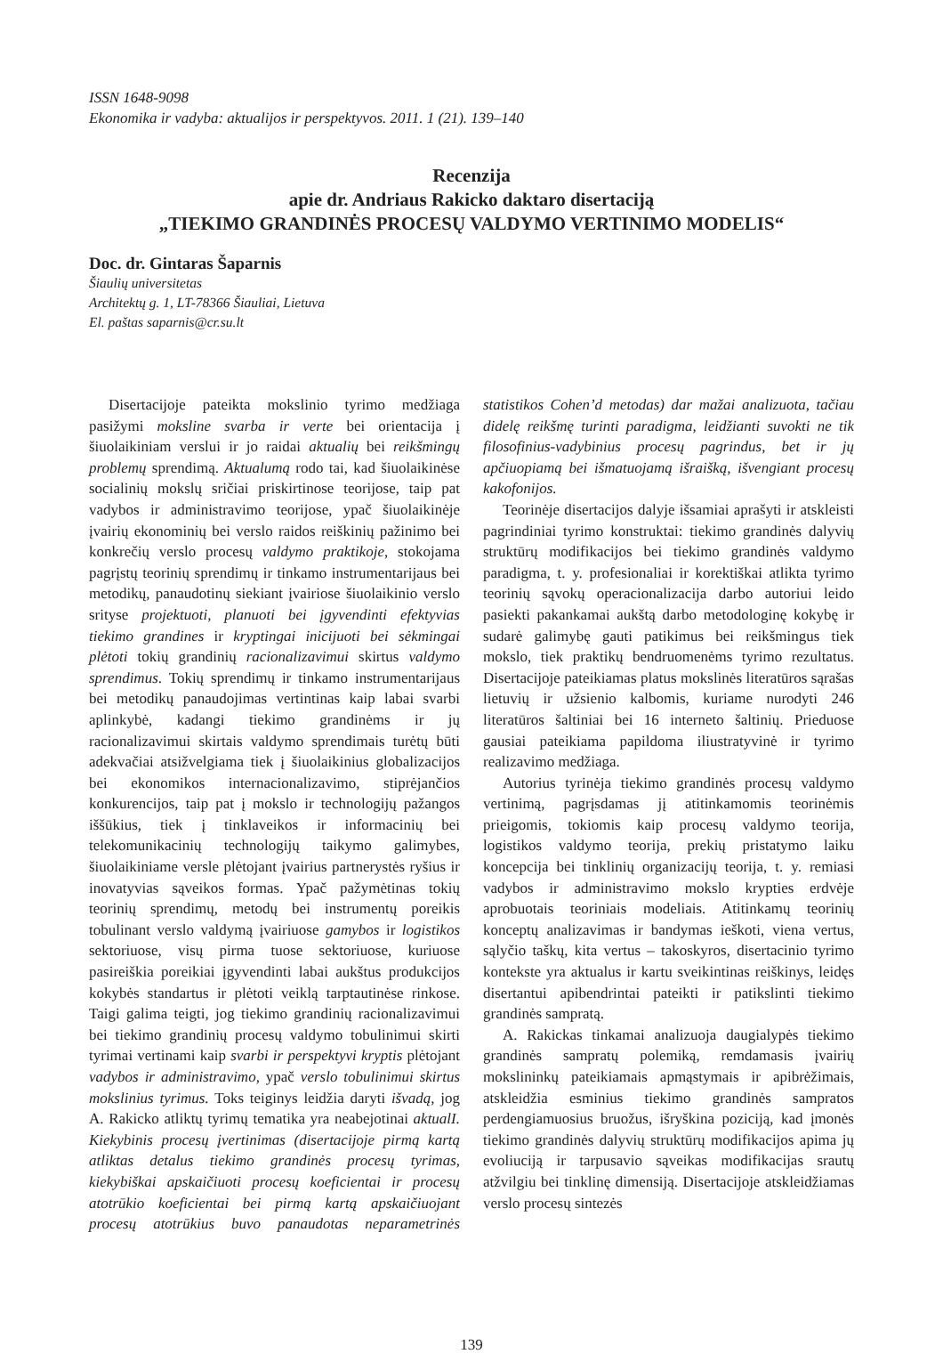ISSN 1648-9098
Ekonomika ir vadyba: aktualijos ir perspektyvos. 2011. 1 (21). 139–140
Recenzija
apie dr. Andriaus Rakicko daktaro disertaciją
„TIEKIMO GRANDINĖS PROCESŲ VALDYMO VERTINIMO MODELIS“
Doc. dr. Gintaras Šaparnis
Šiaulių universitetas
Architektų g. 1, LT-78366 Šiauliai, Lietuva
El. paštas saparnis@cr.su.lt
Disertacijoje pateikta mokslinio tyrimo medžiaga pasižymi moksline svarba ir verte bei orientacija į šiuolaikiniam verslui ir jo raidai aktualių bei reikšmingų problemų sprendimą. Aktualumą rodo tai, kad šiuolaikinėse socialinių mokslų sričiai priskirtinose teorijose, taip pat vadybos ir administravimo teorijose, ypač šiuolaikinėje įvairių ekonominių bei verslo raidos reiškinių pažinimo bei konkrečių verslo procesų valdymo praktikoje, stokojama pagrįstų teorinių sprendimų ir tinkamo instrumentarijaus bei metodikų, panaudotinų siekiant įvairiose šiuolaikinio verslo srityse projektuoti, planuoti bei įgyvendinti efektyvias tiekimo grandines ir kryptingai inicijuoti bei sėkmingai plėtoti tokių grandinių racionalizavimui skirtus valdymo sprendimus. Tokių sprendimų ir tinkamo instrumentarijaus bei metodikų panaudojimas vertintinas kaip labai svarbi aplinkybė, kadangi tiekimo grandinėms ir jų racionalizavimui skirtais valdymo sprendimais turėtų būti adekvačiai atsižvelgiama tiek į šiuolaikinius globalizacijos bei ekonomikos internacionalizavimo, stiprėjančios konkurencijos, taip pat į mokslo ir technologijų pažangos iššūkius, tiek į tinklaveikos ir informacinių bei telekomunikacinių technologijų taikymo galimybes, šiuolaikiniame versle plėtojant įvairius partnerystės ryšius ir inovatyvias sąveikos formas. Ypač pažymėtinas tokių teorinių sprendimų, metodų bei instrumentų poreikis tobulinant verslo valdymą įvairiuose gamybos ir logistikos sektoriuose, visų pirma tuose sektoriuose, kuriuose pasireiškia poreikiai įgyvendinti labai aukštus produkcijos kokybės standartus ir plėtoti veiklą tarptautinėse rinkose. Taigi galima teigti, jog tiekimo grandinių racionalizavimui bei tiekimo grandinių procesų valdymo tobulinimui skirti tyrimai vertinami kaip svarbi ir perspektyvi kryptis plėtojant vadybos ir administravimo, ypač verslo tobulinimui skirtus mokslinius tyrimus. Toks teiginys leidžia daryti išvadą, jog A. Rakicko atliktų tyrimų tematika yra neabejotinai aktualI. Kiekybinis procesų įvertinimas (disertacijoje pirmą kartą atliktas detalus tiekimo grandinės procesų tyrimas, kiekybiškai apskaičiuoti procesų koeficientai ir procesų atotrūkio koeficientai bei pirmą kartą apskaičiuojant procesų atotrūkius buvo panaudotas neparametrinės statistikos Cohen’d metodas) dar mažai analizuota, tačiau didelę reikšmę turinti paradigma, leidžianti suvokti ne tik filosofinius-vadybinius procesų pagrindus, bet ir jų apčiuopiamą bei išmatuojamą išraišką, išvengiant procesų kakofonijos.
Teorinėje disertacijos dalyje išsamiai aprašyti ir atskleisti pagrindiniai tyrimo konstruktai: tiekimo grandinės dalyvių struktūrų modifikacijos bei tiekimo grandinės valdymo paradigma, t. y. profesionaliai ir korektiškai atlikta tyrimo teorinių sąvokų operacionalizacija darbo autoriui leido pasiekti pakankamai aukštą darbo metodologinę kokybę ir sudarė galimybę gauti patikimus bei reikšmingus tiek mokslo, tiek praktikų bendruomenėms tyrimo rezultatus. Disertacijoje pateikiamas platus mokslinės literatūros sąrašas lietuvių ir užsienio kalbomis, kuriame nurodyti 246 literatūros šaltiniai bei 16 interneto šaltinių. Prieduose gausiai pateikiama papildoma iliustratyvinė ir tyrimo realizavimo medžiaga.
Autorius tyrinėja tiekimo grandinės procesų valdymo vertinimą, pagrįsdamas jį atitinkamomis teorinėmis prieigomis, tokiomis kaip procesų valdymo teorija, logistikos valdymo teorija, prekių pristatymo laiku koncepcija bei tinklinių organizacijų teorija, t. y. remiasi vadybos ir administravimo mokslo krypties erdvėje aprobuotais teoriniais modeliais. Atitinkamų teorinių konceptų analizavimas ir bandymas ieškoti, viena vertus, sąlyčio taškų, kita vertus – takoskyros, disertacinio tyrimo kontekste yra aktualus ir kartu sveikintinas reiškinys, leidęs disertantui apibendrintai pateikti ir patikslinti tiekimo grandinės sampratą.
A. Rakickas tinkamai analizuoja daugialypės tiekimo grandinės sampratų polemiką, remdamasis įvairių mokslininkų pateikiamais apmąstymais ir apibrėžimais, atskleidžia esminius tiekimo grandinės sampratos perdengiamuosius bruožus, išryškina poziciją, kad įmonės tiekimo grandinės dalyvių struktūrų modifikacijos apima jų evoliuciją ir tarpusavio sąveikas modifikacijas srautų atžvilgiu bei tinklinę dimensiją. Disertacijoje atskleidžiamas verslo procesų sintezės
139